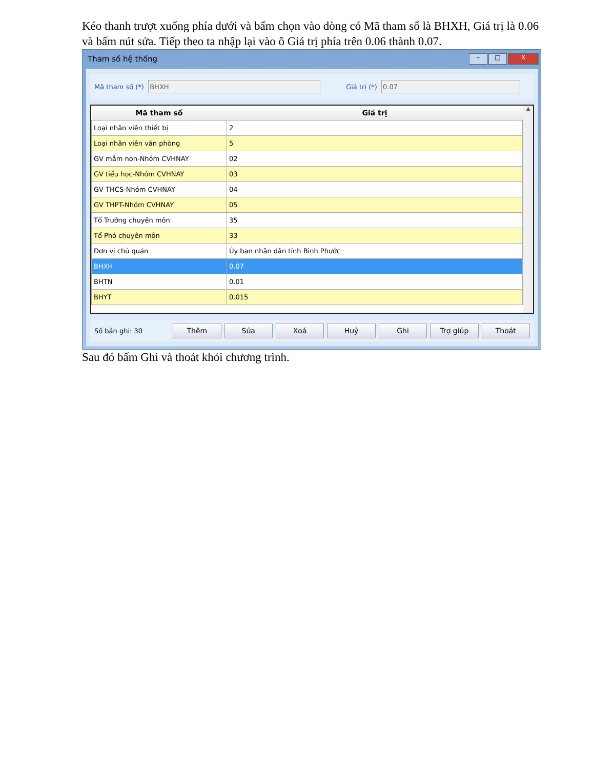Kéo thanh trượt xuống phía dưới và bấm chọn vào dòng có Mã tham số là BHXH, Giá trị là 0.06 và bấm nút sửa. Tiếp theo ta nhập lại vào ô Giá trị phía trên 0.06 thành 0.07.
Tham số hệ thống – □ X
Mã tham số (*) Giá trị (*)
| Mã tham số | Giá trị |
| --- | --- |
| Loại nhân viên thiết bị | 2 |
| Loại nhân viên văn phòng | 5 |
| GV mầm non-Nhóm CVHNAY | 02 |
| GV tiểu học-Nhóm CVHNAY | 03 |
| GV THCS-Nhóm CVHNAY | 04 |
| GV THPT-Nhóm CVHNAY | 05 |
| Tổ Trưởng chuyên môn | 35 |
| Tổ Phó chuyên môn | 33 |
| Đơn vị chủ quản | Ủy ban nhân dân tỉnh Bình Phước |
| BHXH | 0.07 |
| BHTN | 0.01 |
| BHYT | 0.015 |
▲
Số bản ghi: 30 Thêm Sửa Xoá Huỷ Ghi Trợ giúp Thoát
Sau đó bấm Ghi và thoát khỏi chương trình.